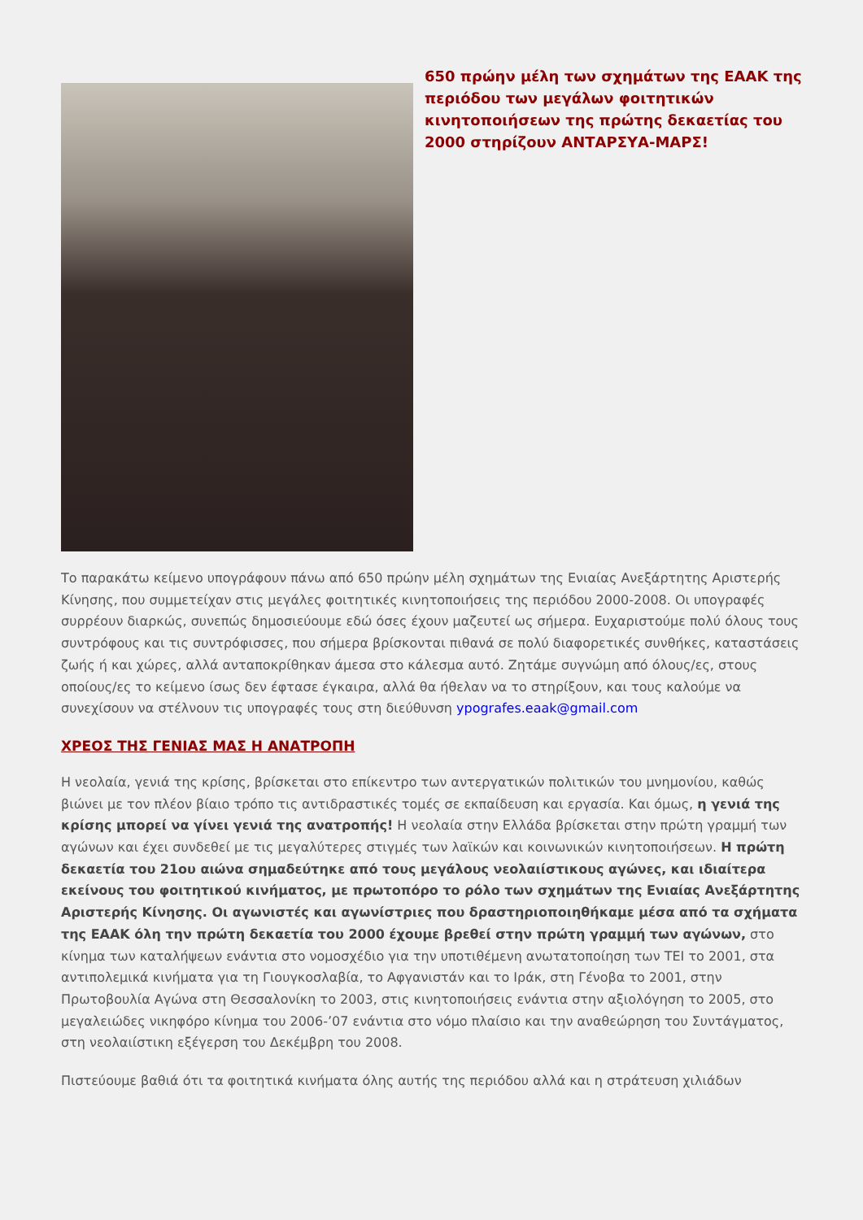650 πρώην μέλη των σχημάτων της ΕΑΑΚ της περιόδου των μεγάλων φοιτητικών κινητοποιήσεων της πρώτης δεκαετίας του 2000 στηρίζουν ΑΝΤΑΡΣΥΑ-ΜΑΡΣ!
Το παρακάτω κείμενο υπογράφουν πάνω από 650 πρώην μέλη σχημάτων της Ενιαίας Ανεξάρτητης Αριστερής Κίνησης, που συμμετείχαν στις μεγάλες φοιτητικές κινητοποιήσεις της περιόδου 2000-2008. Οι υπογραφές συρρέουν διαρκώς, συνεπώς δημοσιεύουμε εδώ όσες έχουν μαζευτεί ως σήμερα. Ευχαριστούμε πολύ όλους τους συντρόφους και τις συντρόφισσες, που σήμερα βρίσκονται πιθανά σε πολύ διαφορετικές συνθήκες, καταστάσεις ζωής ή και χώρες, αλλά ανταποκρίθηκαν άμεσα στο κάλεσμα αυτό. Ζητάμε συγνώμη από όλους/ες, στους οποίους/ες το κείμενο ίσως δεν έφτασε έγκαιρα, αλλά θα ήθελαν να το στηρίξουν, και τους καλούμε να συνεχίσουν να στέλνουν τις υπογραφές τους στη διεύθυνση ypografes.eaak@gmail.com
ΧΡΕΟΣ ΤΗΣ ΓΕΝΙΑΣ ΜΑΣ Η ΑΝΑΤΡΟΠΗ
Η νεολαία, γενιά της κρίσης, βρίσκεται στο επίκεντρο των αντεργατικών πολιτικών του μνημονίου, καθώς βιώνει με τον πλέον βίαιο τρόπο τις αντιδραστικές τομές σε εκπαίδευση και εργασία. Και όμως, η γενιά της κρίσης μπορεί να γίνει γενιά της ανατροπής! Η νεολαία στην Ελλάδα βρίσκεται στην πρώτη γραμμή των αγώνων και έχει συνδεθεί με τις μεγαλύτερες στιγμές των λαϊκών και κοινωνικών κινητοποιήσεων. Η πρώτη δεκαετία του 21ου αιώνα σημαδεύτηκε από τους μεγάλους νεολαιίστικους αγώνες, και ιδιαίτερα εκείνους του φοιτητικού κινήματος, με πρωτοπόρο το ρόλο των σχημάτων της Ενιαίας Ανεξάρτητης Αριστερής Κίνησης. Οι αγωνιστές και αγωνίστριες που δραστηριοποιηθήκαμε μέσα από τα σχήματα της ΕΑΑΚ όλη την πρώτη δεκαετία του 2000 έχουμε βρεθεί στην πρώτη γραμμή των αγώνων, στο κίνημα των καταλήψεων ενάντια στο νομοσχέδιο για την υποτιθέμενη ανωτατοποίηση των ΤΕΙ το 2001, στα αντιπολεμικά κινήματα για τη Γιουγκοσλαβία, το Αφγανιστάν και το Ιράκ, στη Γένοβα το 2001, στην Πρωτοβουλία Αγώνα στη Θεσσαλονίκη το 2003, στις κινητοποιήσεις ενάντια στην αξιολόγηση το 2005, στο μεγαλειώδες νικηφόρο κίνημα του 2006-’07 ενάντια στο νόμο πλαίσιο και την αναθεώρηση του Συντάγματος, στη νεολαιίστικη εξέγερση του Δεκέμβρη του 2008.
Πιστεύουμε βαθιά ότι τα φοιτητικά κινήματα όλης αυτής της περιόδου αλλά και η στράτευση χιλιάδων